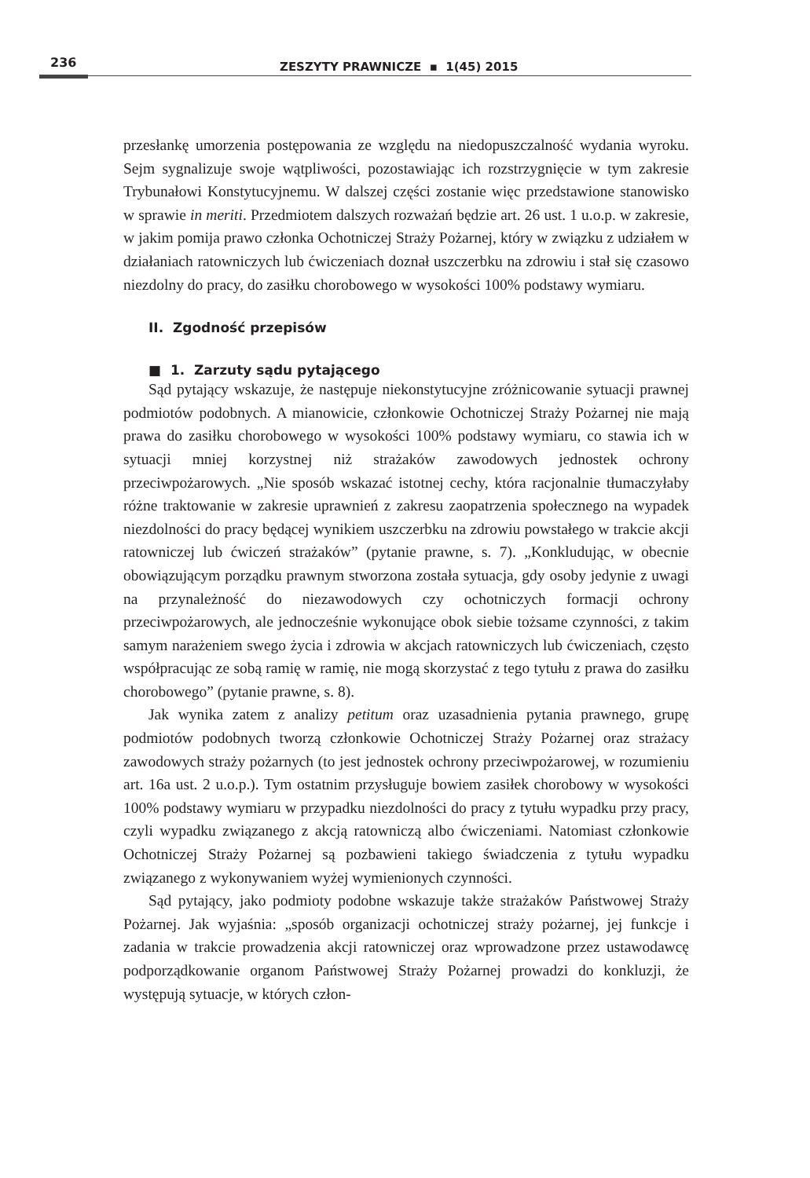236
ZESZYTY PRAWNICZE ▪ 1(45) 2015
przesłankę umorzenia postępowania ze względu na niedopuszczalność wydania wyroku. Sejm sygnalizuje swoje wątpliwości, pozostawiając ich rozstrzygnięcie w tym zakresie Trybunałowi Konstytucyjnemu. W dalszej części zostanie więc przedstawione stanowisko w sprawie in meriti. Przedmiotem dalszych rozważań będzie art. 26 ust. 1 u.o.p. w zakresie, w jakim pomija prawo członka Ochotniczej Straży Pożarnej, który w związku z udziałem w działaniach ratowniczych lub ćwiczeniach doznał uszczerbku na zdrowiu i stał się czasowo niezdolny do pracy, do zasiłku chorobowego w wysokości 100% podstawy wymiaru.
II. Zgodność przepisów
■ 1. Zarzuty sądu pytającego
Sąd pytający wskazuje, że następuje niekonstytucyjne zróżnicowanie sytuacji prawnej podmiotów podobnych. A mianowicie, członkowie Ochotniczej Straży Pożarnej nie mają prawa do zasiłku chorobowego w wysokości 100% podstawy wymiaru, co stawia ich w sytuacji mniej korzystnej niż strażaków zawodowych jednostek ochrony przeciwpożarowych. „Nie sposób wskazać istotnej cechy, która racjonalnie tłumaczyłaby różne traktowanie w zakresie uprawnień z zakresu zaopatrzenia społecznego na wypadek niezdolności do pracy będącej wynikiem uszczerbku na zdrowiu powstałego w trakcie akcji ratowniczej lub ćwiczeń strażaków” (pytanie prawne, s. 7). „Konkludując, w obecnie obowiązującym porządku prawnym stworzona została sytuacja, gdy osoby jedynie z uwagi na przynależność do niezawodowych czy ochotniczych formacji ochrony przeciwpożarowych, ale jednocześnie wykonujące obok siebie tożsame czynności, z takim samym narażeniem swego życia i zdrowia w akcjach ratowniczych lub ćwiczeniach, często współpracując ze sobą ramię w ramię, nie mogą skorzystać z tego tytułu z prawa do zasiłku chorobowego” (pytanie prawne, s. 8).
Jak wynika zatem z analizy petitum oraz uzasadnienia pytania prawnego, grupę podmiotów podobnych tworzą członkowie Ochotniczej Straży Pożarnej oraz strażacy zawodowych straży pożarnych (to jest jednostek ochrony przeciwpożarowej, w rozumieniu art. 16a ust. 2 u.o.p.). Tym ostatnim przysługuje bowiem zasiłek chorobowy w wysokości 100% podstawy wymiaru w przypadku niezdolności do pracy z tytułu wypadku przy pracy, czyli wypadku związanego z akcją ratowniczą albo ćwiczeniami. Natomiast członkowie Ochotniczej Straży Pożarnej są pozbawieni takiego świadczenia z tytułu wypadku związanego z wykonywaniem wyżej wymienionych czynności.
Sąd pytający, jako podmioty podobne wskazuje także strażaków Państwowej Straży Pożarnej. Jak wyjaśnia: „sposób organizacji ochotniczej straży pożarnej, jej funkcje i zadania w trakcie prowadzenia akcji ratowniczej oraz wprowadzone przez ustawodawcę podporządkowanie organom Państwowej Straży Pożarnej prowadzi do konkluzji, że występują sytuacje, w których człon-